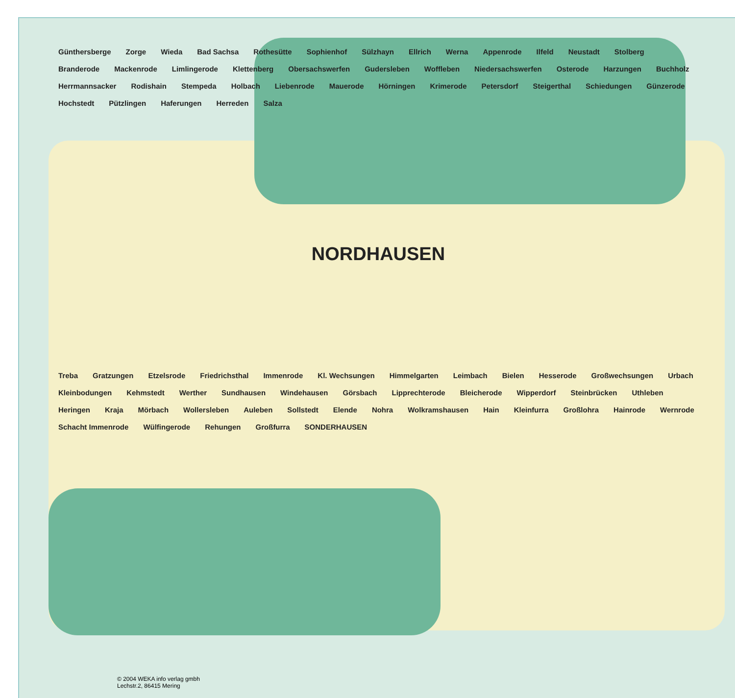Günthersberge Zorge Wieda Bad Sachsa Rothesütte Sophienhof Sülzhayn Ellrich Werna Appenrode Ilfeld Neustadt Stolberg Branderode Mackenrode Limlingerode Klettenberg Obersachswerfen Gudersleben Woffleben Niedersachswerfen Osterode Harzungen Buchholz Herrmannsacker Rodishain Stempeda Holbach Liebenrode Mauerode Hörningen Krimerode Petersdorf Steigerthal Schiedungen Günzerode Hochstedt Pützlingen Haferungen Herreden Salza NORDHAUSEN Treba Gratzungen Etzelsrode Friedrichsthal Immenrode Kl. Wechsungen Himmelgarten Leimbach Bielen Hesserode Großwechsungen Urbach Kleinbodungen Kehmstedt Werther Sundhausen Windehausen Görsbach Lipprechterode Bleicherode Wipperdorf Steinbrücken Uthleben Heringen Kraja Mörbach Wollersleben Auleben Sollstedt Elende Nohra Wolkramshausen Hain Kleinfurra Großlohra Hainrode Wernrode Schacht Immenrode Wülfingerode Rehungen Großfurra SONDERHAUSEN
© 2004 WEKA info verlag gmbh
Lechstr.2, 86415 Mering